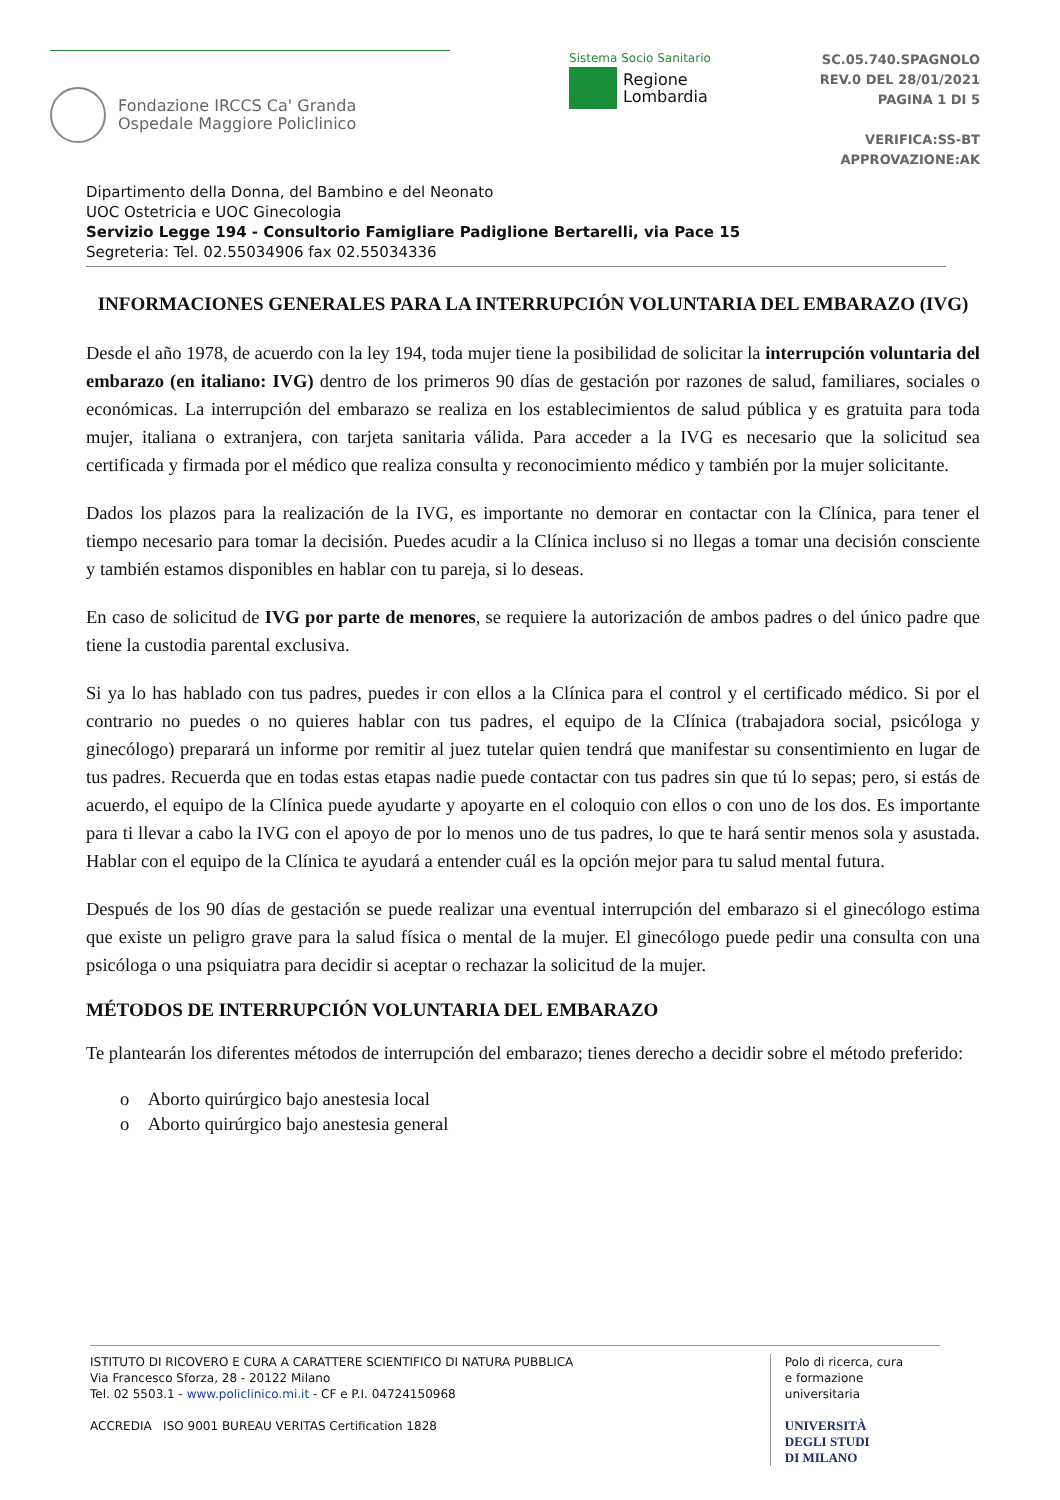Fondazione IRCCS Ca' Granda
Ospedale Maggiore Policlinico
Sistema Socio Sanitario
Regione
Lombardia
SC.05.740.SPAGNOLO
REV.0 DEL 28/01/2021
PAGINA 1 DI 5
VERIFICA:SS-BT
APPROVAZIONE:AK
Dipartimento della Donna, del Bambino e del Neonato
UOC Ostetricia e UOC Ginecologia
Servizio Legge 194 - Consultorio Famigliare Padiglione Bertarelli, via Pace 15
Segreteria: Tel. 02.55034906 fax 02.55034336
INFORMACIONES GENERALES PARA LA INTERRUPCIÓN VOLUNTARIA DEL EMBARAZO (IVG)
Desde el año 1978, de acuerdo con la ley 194, toda mujer tiene la posibilidad de solicitar la interrupción voluntaria del embarazo (en italiano: IVG) dentro de los primeros 90 días de gestación por razones de salud, familiares, sociales o económicas. La interrupción del embarazo se realiza en los establecimientos de salud pública y es gratuita para toda mujer, italiana o extranjera, con tarjeta sanitaria válida. Para acceder a la IVG es necesario que la solicitud sea certificada y firmada por el médico que realiza consulta y reconocimiento médico y también por la mujer solicitante.
Dados los plazos para la realización de la IVG, es importante no demorar en contactar con la Clínica, para tener el tiempo necesario para tomar la decisión. Puedes acudir a la Clínica incluso si no llegas a tomar una decisión consciente y también estamos disponibles en hablar con tu pareja, si lo deseas.
En caso de solicitud de IVG por parte de menores, se requiere la autorización de ambos padres o del único padre que tiene la custodia parental exclusiva.
Si ya lo has hablado con tus padres, puedes ir con ellos a la Clínica para el control y el certificado médico. Si por el contrario no puedes o no quieres hablar con tus padres, el equipo de la Clínica (trabajadora social, psicóloga y ginecólogo) preparará un informe por remitir al juez tutelar quien tendrá que manifestar su consentimiento en lugar de tus padres. Recuerda que en todas estas etapas nadie puede contactar con tus padres sin que tú lo sepas; pero, si estás de acuerdo, el equipo de la Clínica puede ayudarte y apoyarte en el coloquio con ellos o con uno de los dos. Es importante para ti llevar a cabo la IVG con el apoyo de por lo menos uno de tus padres, lo que te hará sentir menos sola y asustada. Hablar con el equipo de la Clínica te ayudará a entender cuál es la opción mejor para tu salud mental futura.
Después de los 90 días de gestación se puede realizar una eventual interrupción del embarazo si el ginecólogo estima que existe un peligro grave para la salud física o mental de la mujer. El ginecólogo puede pedir una consulta con una psicóloga o una psiquiatra para decidir si aceptar o rechazar la solicitud de la mujer.
MÉTODOS DE INTERRUPCIÓN VOLUNTARIA DEL EMBARAZO
Te plantearán los diferentes métodos de interrupción del embarazo; tienes derecho a decidir sobre el método preferido:
o Aborto quirúrgico bajo anestesia local
o Aborto quirúrgico bajo anestesia general
ISTITUTO DI RICOVERO E CURA A CARATTERE SCIENTIFICO DI NATURA PUBBLICA
Via Francesco Sforza, 28 - 20122 Milano
Tel. 02 5503.1 - www.policlinico.mi.it - CF e P.I. 04724150968
ACCREDIA ISO 9001 BUREAU VERITAS Certification 1828
Polo di ricerca, cura
e formazione universitaria
UNIVERSITÀ
DEGLI STUDI
DI MILANO